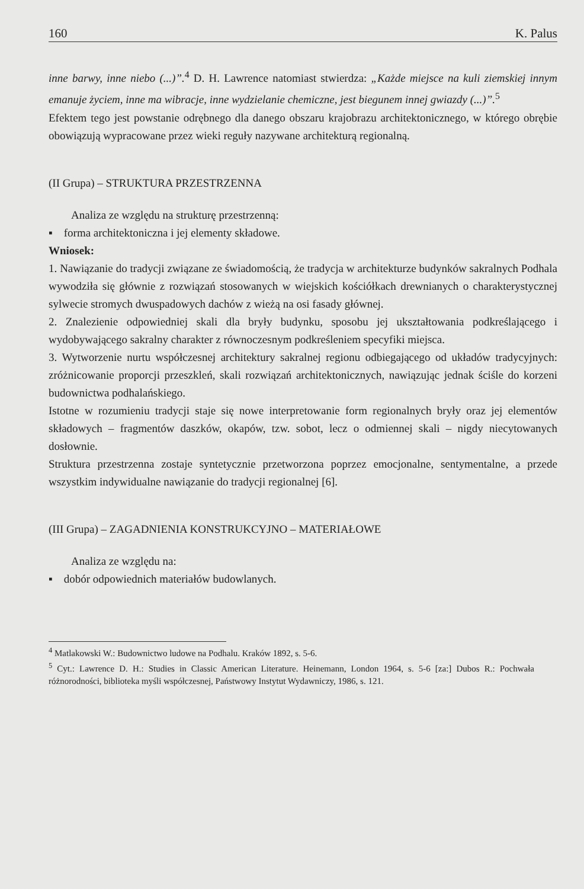160 K. Palus
inne barwy, inne niebo (...)”.<sup>4</sup> D. H. Lawrence natomiast stwierdza: „Każde miejsce na kuli ziemskiej innym emanuje życiem, inne ma wibracje, inne wydzielanie chemiczne, jest biegunem innej gwiazdy (...)”.<sup>5</sup>
Efektem tego jest powstanie odrębnego dla danego obszaru krajobrazu architektonicznego, w którego obrębie obowiązują wypracowane przez wieki reguły nazywane architekturą regionalną.
(II Grupa) – STRUKTURA PRZESTRZENNA
Analiza ze względu na strukturę przestrzenną:
▪ forma architektoniczna i jej elementy składowe.
Wniosek:
1. Nawiązanie do tradycji związane ze świadomością, że tradycja w architekturze budynków sakralnych Podhala wywodziła się głównie z rozwiązań stosowanych w wiejskich kościółkach drewnianych o charakterystycznej sylwecie stromych dwuspadowych dachów z wieżą na osi fasady głównej.
2. Znalezienie odpowiedniej skali dla bryły budynku, sposobu jej ukształtowania podkreślającego i wydobywającego sakralny charakter z równoczesnym podkreśleniem specyfiki miejsca.
3. Wytworzenie nurtu współczesnej architektury sakralnej regionu odbiegającego od układów tradycyjnych: zróżnicowanie proporcji przeszkleń, skali rozwiązań architektonicznych, nawiązując jednak ściśle do korzeni budownictwa podhalańskiego.
Istotne w rozumieniu tradycji staje się nowe interpretowanie form regionalnych bryły oraz jej elementów składowych – fragmentów daszków, okapów, tzw. sobot, lecz o odmiennej skali – nigdy niecytowanych dosłownie.
Struktura przestrzenna zostaje syntetycznie przetworzona poprzez emocjonalne, sentymentalne, a przede wszystkim indywidualne nawiązanie do tradycji regionalnej [6].
(III Grupa) – ZAGADNIENIA KONSTRUKCYJNO – MATERIAŁOWE
Analiza ze względu na:
▪ dobór odpowiednich materiałów budowlanych.
<sup>4</sup> Matlakowski W.: Budownictwo ludowe na Podhalu. Kraków 1892, s. 5-6.
<sup>5</sup> Cyt.: Lawrence D. H.: Studies in Classic American Literature. Heinemann, London 1964, s. 5-6 [za:] Dubos R.: Pochwała różnorodności, biblioteka myśli współczesnej, Państwowy Instytut Wydawniczy, 1986, s. 121.